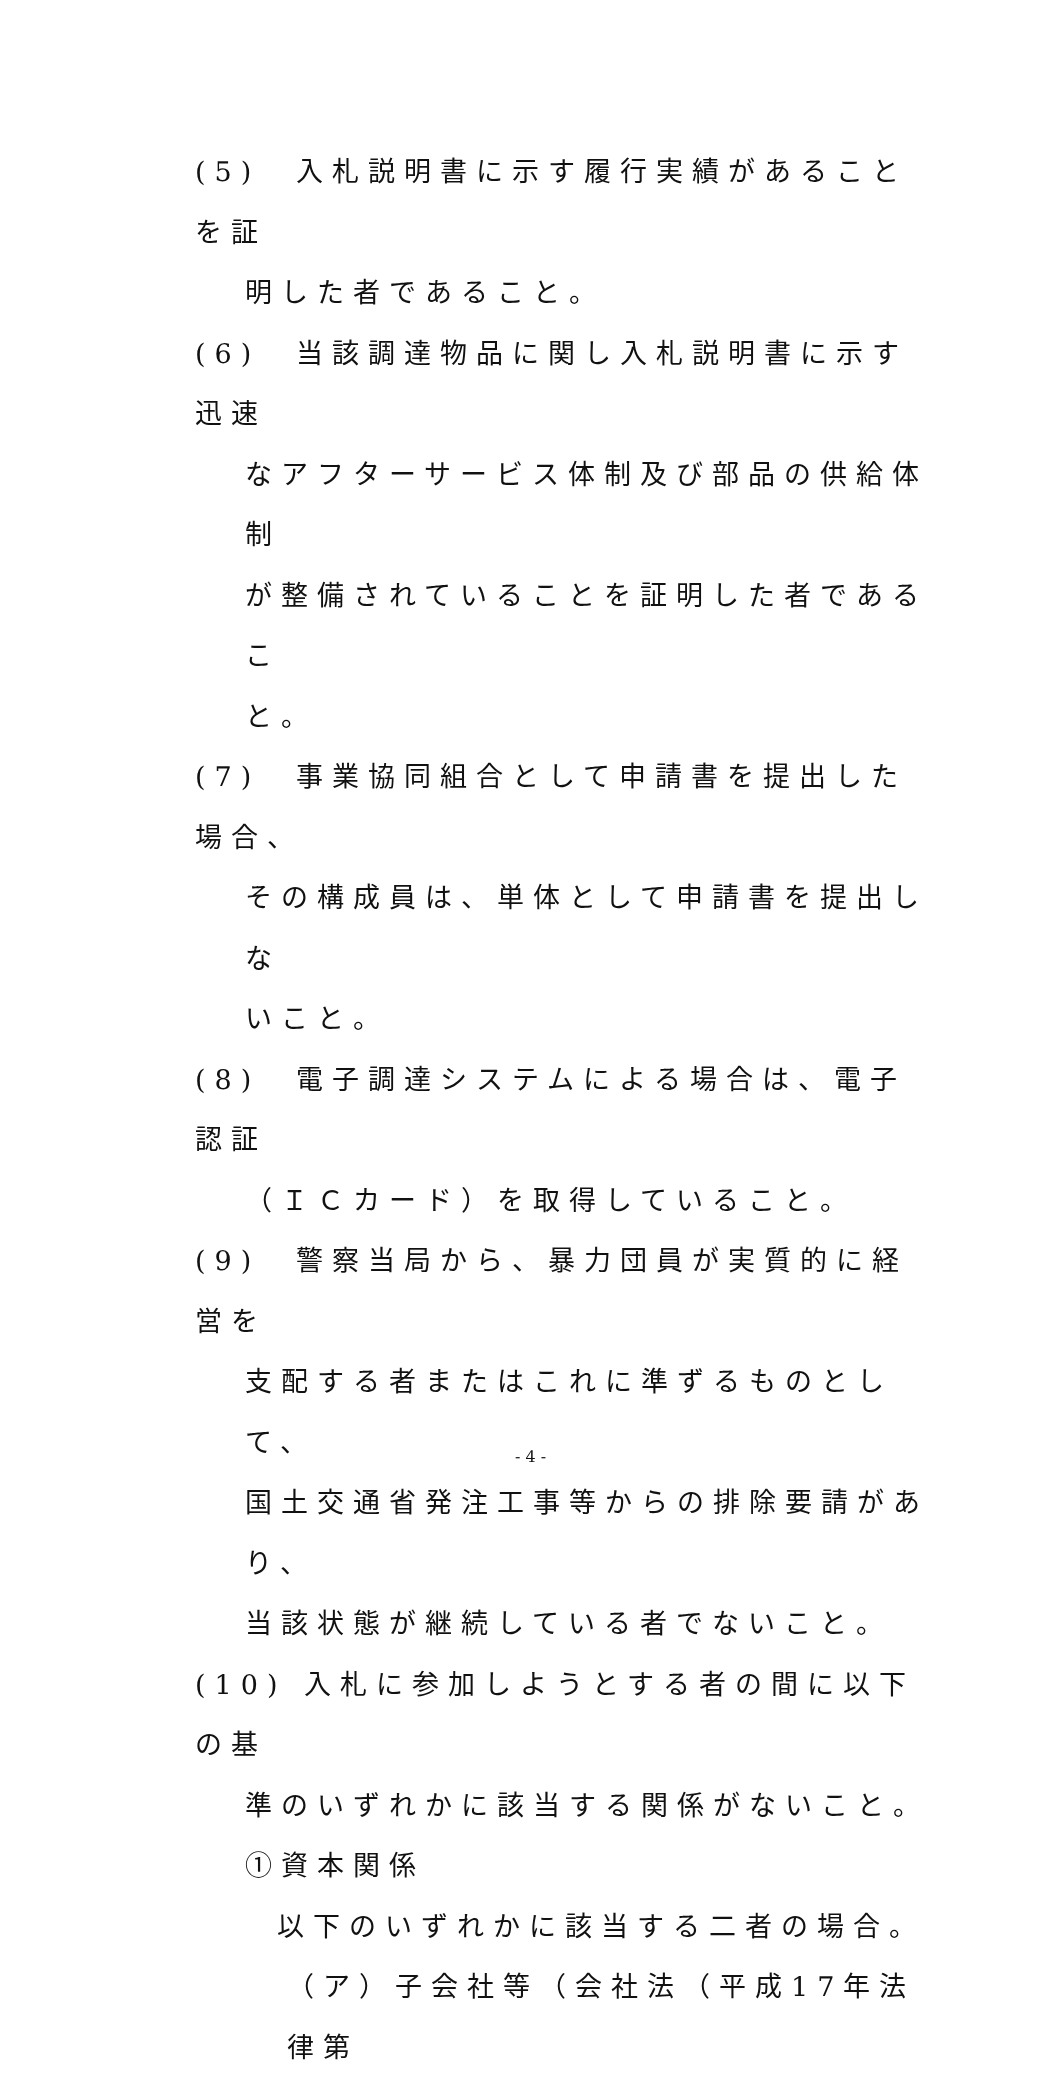(5)　入札説明書に示す履行実績があることを証
明した者であること。
(6)　当該調達物品に関し入札説明書に示す迅速
なアフターサービス体制及び部品の供給体制
が整備されていることを証明した者であるこ
と。
(7)　事業協同組合として申請書を提出した場合、
その構成員は、単体として申請書を提出しな
いこと。
(8)　電子調達システムによる場合は、電子認証
（ＩＣカード）を取得していること。
(9)　警察当局から、暴力団員が実質的に経営を
支配する者またはこれに準ずるものとして、
国土交通省発注工事等からの排除要請があり、
当該状態が継続している者でないこと。
(10) 入札に参加しようとする者の間に以下の基
準のいずれかに該当する関係がないこと。
①資本関係
以下のいずれかに該当する二者の場合。
（ア）子会社等（会社法（平成17年法律第
- 4 -